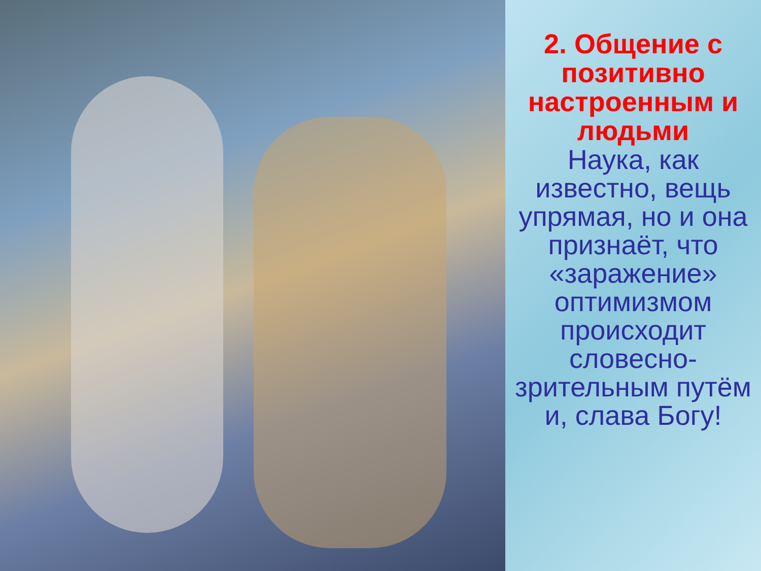2. Общение с позитивно настроенным и людьми
Наука, как известно, вещь упрямая, но и она признаёт, что «заражение» оптимизмом происходит словесно-зрительным путём и, слава Богу!